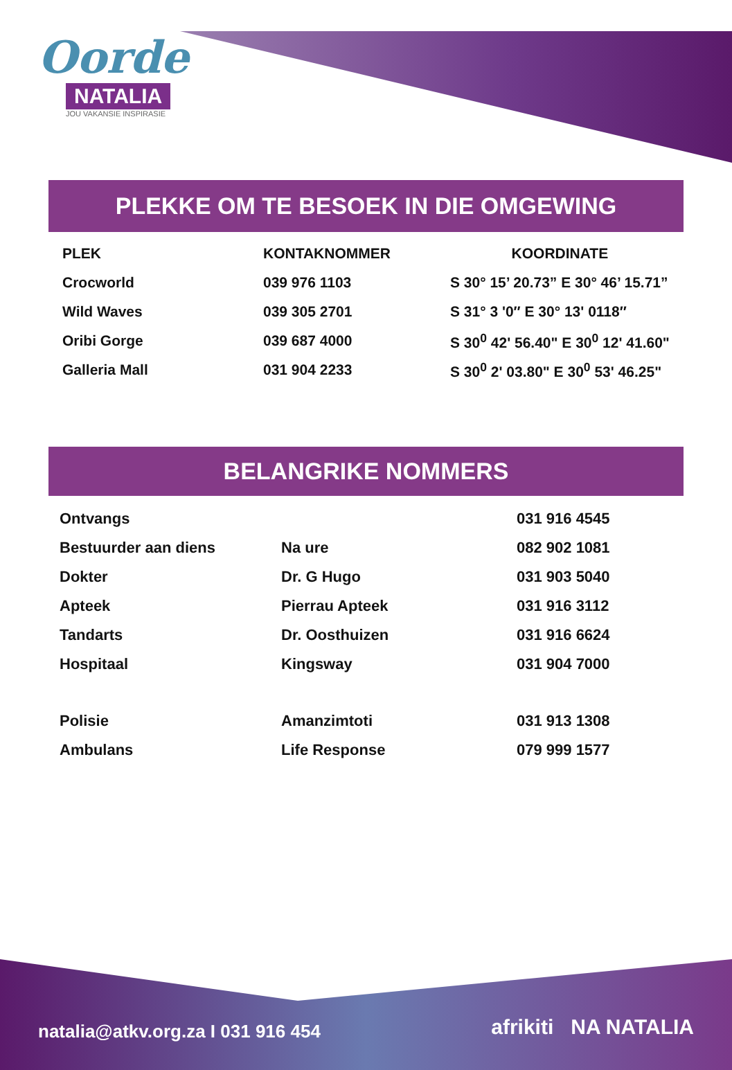Oorde
NATALIA
JOU VAKANSIE INSPIRASIE
PLEKKE OM TE BESOEK IN DIE OMGEWING
| PLEK | KONTAKNOMMER | KOORDINATE |
| --- | --- | --- |
| Crocworld | 039 976 1103 | S 30° 15’ 20.73” E 30° 46’ 15.71” |
| Wild Waves | 039 305 2701 | S 31° 3 '0″ E 30° 13' 0118″ |
| Oribi Gorge | 039 687 4000 | S 30<sup>0</sup> 42' 56.40" E 30<sup>0</sup> 12' 41.60" |
| Galleria Mall | 031 904 2233 | S 30<sup>0</sup> 2' 03.80" E 30<sup>0</sup> 53' 46.25" |
BELANGRIKE NOMMERS
| Ontvangs | | 031 916 4545 |
| Bestuurder aan diens | Na ure | 082 902 1081 |
| Dokter | Dr. G Hugo | 031 903 5040 |
| Apteek | Pierrau Apteek | 031 916 3112 |
| Tandarts | Dr. Oosthuizen | 031 916 6624 |
| Hospitaal | Kingsway | 031 904 7000 |
| Polisie | Amanzimtoti | 031 913 1308 |
| Ambulans | Life Response | 079 999 1577 |
natalia@atkv.org.za I 031 916 454
afrikiti NA NATALIA